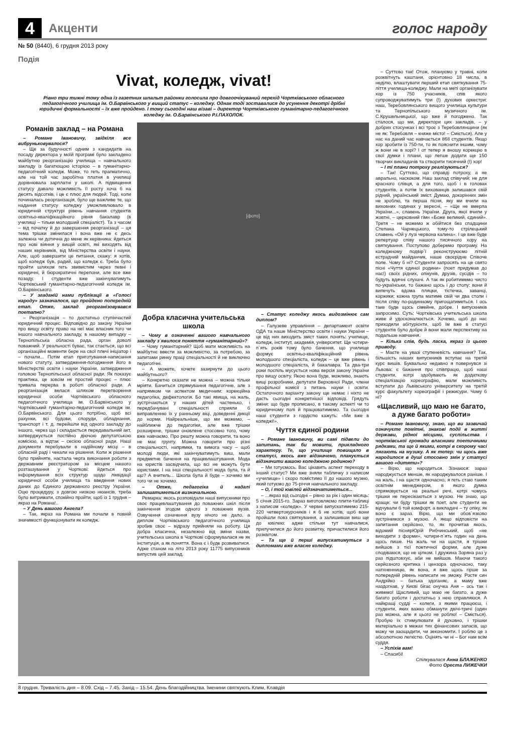4 Акценти голос народу
№ 50 (8440), 6 грудня 2013 року
Подія
Vivat, коледж, vivat!
Рівно три тижні тому одна із газетних шпальт районки голосила про довгоочікуваний перехід Чортківського обласного педагогічного училища ім. О.Барвінського у вищий статус – коледжу. Однак тоді зоставалися до усунення декотрі дрібні юридичні формальності – їх вже пройдено. І тому сьогодні наш візаві – директор Чортківського гуманітарно-педагогічного коледжу ім. О.Барвінського Р.І.ПАХОЛОК.
Романів заклад – на Романа
– Романе Івановичу, звідкіля все вибруньковувалося?
– Ще за будучності одним з кандидатів на посаду директора у моїй програмі було закладено майбутню реорганізацію училища – навчального закладу із багатющою історією – в гуманітарно-педагогічний коледж. Може, то геть прагматично, але на той час заробітна платня в училищі дорівнювала зарплатні у школі. А підвищення статусу давало можливість її росту хоча б на десять відсотків, і це є плюс для людей. Тоді, коли починалась реорганізація, було ще важливе те, що надання статусу коледжу уможливлювало в юридичній структурі рівень навчання студентів освітньо-кваліфікаційного рівня бакалавр (в училищі – тільки молодший спеціаліст). Та з часом – від початку й до завершення реорганізації – ця тема трішки змінилася і вона вже не є десь залежна чи дотична до мене як керівника: йдеться про нові віяння у вищій освіті, які виходять від наших керівників, від Міністерства освіти і науки. Але, щоб завершити це питання, скажу: я хотів, щоб коледж був, радий, що коледж є. Треба було пройти шляхом геть звивистим через певні і юридичні, й бюрократичні перепони, але все вже позаду. І студенти вже закінчуватимуть Чортківський гуманітарно-педагогічний коледж ім. О.Барвінського.
– У згаданій нами публікації в «Голосі народу» зазначалося, що пройдено попередній етап. Отже, заклад реорганізовувався поетапно?
– Реорганізація – то достатньо ступінчастий юридичний процес. Відповідно до закону України про вищу освіту право на неї має власник того чи іншого навчального закладу, в нашому випадку – Тернопільська обласна рада, орган доволі поважний. У реальності буває, так стається, що всі організаційні моменти бере на свої плечі ініціатор і – почали... Потім етап приготування-написання нового статуту, затвердження-погодження його в Міністерстві освіти і науки України, затвердження головою Тернопільської обласної ради. Як показує практика, це зовсім не простий процес – плюс тривала перерва в роботі обласної ради. А реорганізація велася шляхом перетворення юридичної особи Чортківського обласного педагогічного училища ім. О.Барвінського у Чортківський гуманітарно-педагогічний коледж ім. О.Барвінського. Для цього потрібно, щоб всі рахунки, всі будови, споруди, обладнання, транспорт і т. д. перейшли від одного закладу до іншого, через що і складається передавальний акт, затверджується постійно діючою депутатською комісією, а відтак – сесією обласної ради. Наші документи перебували в надійному місці – в обласній раді і чекали на рішення. Коли ж рішення було прийняте, настала черга виконання роботи з державним реєстратором за місцем нашого розташування у Чорткові: йдеться про інформування всіх структур щодо ліквідації юридичної особи училища та введення нових даних до Єдиного державного реєстру України. Оцю процедуру, з довгою низкою нюансів, треба було витримати, спокійно пройти, щоб із 1 грудня – якраз на Романа!..
– У День вашого Ангела?
– Так, якраз на Романа ми почали в повній значимості функціонувати як коледж.
[фото]
Добра класична учительська школа
– Чому в означенні вашого навчального закладу з`явилося поняття «гуманітарний»?
– Чому гуманітарний? Щоб мати можливість на майбутнє ввести за можливістю, за потребою, за запитами ринку праці спеціальності й не виключно педагогічні.
– А можете, хочете зазирнути до цього майбутнього?
– Конкретно сказати не можна – можна тільки мріяти. Бачиться спрямування педагогічне, але з напрямком чи аспектом медичним: корекційна педагогіка, дефектологія. Бо такі явища, на жаль, зустрічаються у наших дітей частенько, і передбачувані спеціальності сприяли б виправленню їх у ранньому віці, доведенні дикції до норми. Найреальніше, що ми можемо, – найближче до педагогіки, але вже трішки розширене, трішки оновлене стосовно того, чому вже навчаємо. Про решту можна говорити, та воно не має грунту. Можна говорити про різні спеціальності, напрямки, та вимога часу – щоб молоді люди, які закінчуватимуть виш, мали предметне бачення на працевлаштування. Мода на юристів засвідчила, що всі не можуть бути юристами. І на інші спеціальності мода була, та й що? А вчитель... Школа була й буде – хочемо ми того чи не хочемо.
– Отже, педагогіка й надалі залишатиметься визначальною.
Ремарка: якось розповідали наші випускники про своє працевлаштування до поважних шкіл після закінчення згодом одного з поважних вузів. Озвучення означення вузу нічого не дало, а диплом Чортківського педагогічного училища зробив своє – відразу прийняли на роботу. Ця добра класична, незалежно від зміни назви, учительська школа в Чорткові сформувалася не як інституція, а як поняття. Вона є і буде розвиватися. Адже станом на літо 2013 року 11775 випускників випустив цей заклад.
– Статус коледжу якось видозмінює сам диплом?
– Галузеве управління – департамент освіти ОДА та наше Міністерство освіти і науки України – це від них виходить зміст таких понять: училище, коледж, інститут, академія, університет. Ще чотири-п`ять років тому було бачення, що училище формує освітньо-кваліфікаційний рівень молодшого спеціаліста, коледж – це вже рівень і молодшого спеціаліста, й бакалавра. Та два-три роки поспіль мусується нова версія закону України про вищу освіту. Якою вона буде, можливо, знають вищі розробники, депутати Верховної Ради, члени профільної комісії з питань науки і освіти. Остаточного варіанту закону ще немає і ніхто не дасть сьогодні конкретнішої відповіді. Грядуть зміни: що буде прописано, в такому аспекті чи то юридичному полі й працюватимемо. Та сьогодні наші студенти з гордістю кажуть: «Ми вже в коледжі!».
Чуття єдиної родини
– Романе Івановичу, ви самі підвели до запитань, так би мовити, прикладного характеру. Те, що училище повищало в статусі, якось вже відзначено, планується відзначити вашою коледжною родиною?
– Ми готуємось. Вас цікавить аспект переходу в інший статус? Ми вже зняли табличку з написом «училище» і скоро помістимо її до нашого музею, який готуємо до 75-річчя навчального закладу.
– О, і той ювілей відзначатиметься...
– ...якраз від сьогодні – рівно за рік і один місяць: 5 січня 2015-го. Зараз виготовляємо плити-таблиці з написом «коледж». У червні випускатимемо 215-220 четвертокурсників і я б не хотів, щоб вони пройшли повз святкування, а залишивши виш ще до ювілею: адже стільки тут навчалися, прилучилися до його розвитку, причастилися його розквітом.
– Та ще й перші випускатимуться з дипломами вже власне коледжу.
– Суттєво так! Отож, плануємо у травні, коли розквітнуть каштани, орієнтовно 18 числа, в неділю, влаштувати перший етап святкування 75-ліття училища-коледжу. Мали на меті організувати хор із 750 учасників, спів якого супроводжуватимуть три (!) духових оркестри: наш, Теребовлянського вищого училища культури та Тернопільського музичного ім. С.Крушельницької, що вже й погоджено. Так сталося, що ми, директори цих закладів, – у добрих стосунках і всі троє з Теребовлянщини (як не як: Теребовля – княже місто! – Сміється). Але у нас на даний час навчається 868 студентів. Якщо хор зробити із 750-ти, то як пояснити іншим, чому ж вони не в хорі? І от тепер я вношу корекцію в свої думки і плани, що легше додати ще 150 творчих викладачів та створити тисячний (!) хор!
– І ті плани потроху реалізуються?
– Так! Суттєво, що справді потроху, а не аврально, наскоком. Наш заклад співучий: не для красного слівця, а для того, щоб і в головах студентів, а потім їх вихованців залишався свій рідний, український зміст. Думаю, докорінних змін не зроблю, та перша пісня, яку ми вчили на виховних годинах у вересні, – «Ще не вмерла України...», славень України. Друга, якої вчили у жовтні, – церковний гімн «Боже великий, єдиний». Третя – не можемо ж обійтися без спадщини Степана Чарнецького, тому-то стрілецький славень «Ой у лузі червона калина». І це вже буде репертуар співу нашого тисячного хору на святкування. Поступово доберемо програму. На коледжному подвір`ї реконструюємо літній естрадний майданчик, наше своєрідне Співоче поле. Чому б ні? Студенти запросять на це свято пісні «Чуття єдиної родини» (поет придумав до нас!) своїх рідних, опікунів, друзів, сусідів – то будуть вдячні слухачі. А так як робитимемо чисто по-українськи, то бажано щось і до столу: вони й випечуть вдома пляцки, тістечка, заванці, коржики; кожна група матиме свій чи два столи і після співу по-родинному пригощатиметься. І ось таке буде щось сімейне, добре. І випускників запросимо. Суть: Чортківська учительська школа живе й удосконалюється. Хочемо, щоб до нас приходили абітурієнти, щоб їм вже в статусі студентів було добре й вони мали перспективу на подальше навчання.
– Кілька слів, будь ласка, якраз із цього приводу.
– Маєте на увазі ступеневість навчання? Так, більшість наших випускників вступає на третій курс вишів. Буквально недавно я повернувся зі Львова: є бажання про співпрацю, щоб наші студенти, котрі здобувають як додаткову спеціалізацію хореографію, мали можливість вступати до Львівського університету на третій курс факультету хореографії і режисури. Чому б ні?
«Щасливий, що маю не багато, а дуже багато роботи»
– Романе Івановичу, знаю, що ви зазвичай означуєте помітні, знакові події в житті держави, рідної місцини, суспільства і чортківської громади власними поетичними рядками, та ще й якими, котрі в скорому часі лягають на музику. А як тепер: чи щось вже народилося в душі стосовно змін у статусі вашого «дитяти»?
– Вірю, що народиться. Зізнаюся: зараз народжується менше, як народжувалося раніше. І на жаль, і на щастя одночасно, я геть стаю таким освітнім менеджером, в якого думка спрямовується на реальні речі, котрі чомусь трішки не пересікаються з музою. Не знаю, що краще: чи буду трішки як поет, але студенти не відчували б той комфорт, а викладачі – ту опіку, як воно є зараз. Вірю, що ми обов`язково зустрінемося з музою. А якщо відповісти на запитання серйозно, то, як прочитав якось, відомий піснярЮрій Рибчинський, щоб «не виходити з форми», чотири-п`ять годин на день щось пише. На жаль чи на щастя, я трішки вийшов з тієї поетичної форми, але дуже сподіваюся, що не цілком. І дружина Зоряна раз у раз підштовхує, аби не вийшов. Маючи такого серйозного критика і цензора одночасно, таку натхненницю, як вона, я вже щось гірше за попередній рівень написати не зможу. Росте син Андрійко – батька здоганяє, а маму вже наздогнав, у Києві бігає онучка Аня – ось так і живемо! Щасливий, що маю не багато, а дуже багато роботи і достатньо з нею справляюся. А найкращі судді – колеги, з якими працюєш, і студенти, яких важко обманути двічі-тричі (один раз можна, але я цього не роблю! – Сміється). Пробую їх стимулювати й духовно, і трішки матеріально в межах тих фінансових запасів, що можу чи заощадити, чи зекономити. І роблю це з абсолютною легкістю. Оцінять чи ні – Бог нам всім суддя.
– Успіхів вам!
– Спасибі!
Спілкувалася Анна БЛАЖЕНКО
Фото Ореста ЛИЖЕЧКИ
8 грудня. Тривалість дня – 8.09. Схід – 7.45. Захід – 15.54. День благодійництва. Іменини святкують Клим, Клавдія